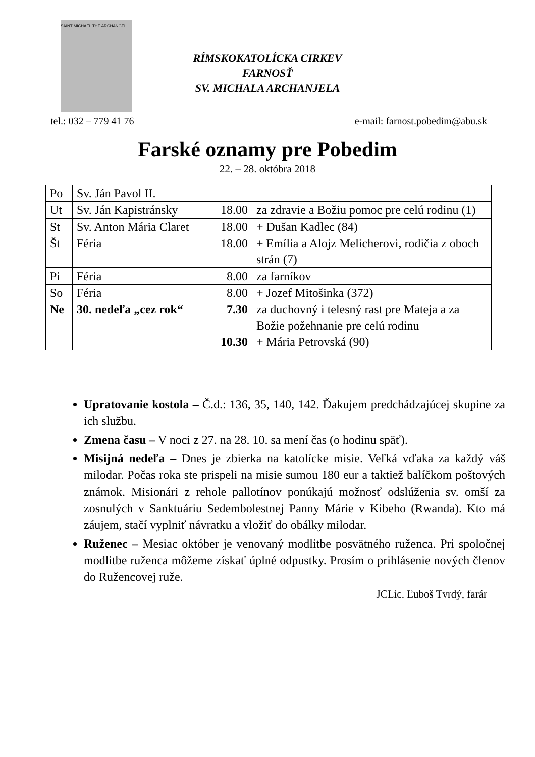SAINT MICHAEL THE ARCHANGEL
RÍMSKOKATOLÍCKA CIRKEV
FARNOSŤ
SV. MICHALA ARCHANJELA
tel.: 032 – 779 41 76 e-mail: farnost.pobedim@abu.sk
Farské oznamy pre Pobedim
22. – 28. októbra 2018
| Po | Sv. Ján Pavol II. | | |
| Ut | Sv. Ján Kapistránsky | 18.00 | za zdravie a Božiu pomoc pre celú rodinu (1) |
| St | Sv. Anton Mária Claret | 18.00 | + Dušan Kadlec (84) |
| Št | Féria | 18.00 | + Emília a Alojz Melicherovi, rodičia z oboch strán (7) |
| Pi | Féria | 8.00 | za farníkov |
| So | Féria | 8.00 | + Jozef Mitošinka (372) |
| Ne | 30. nedeľa „cez rok“ | 7.30 10.30 | za duchovný i telesný rast pre Mateja a za Božie požehnanie pre celú rodinu + Mária Petrovská (90) |
Upratovanie kostola – Č.d.: 136, 35, 140, 142. Ďakujem predchádzajúcej skupine za ich službu.
Zmena času – V noci z 27. na 28. 10. sa mení čas (o hodinu späť).
Misijná nedeľa – Dnes je zbierka na katolícke misie. Veľká vďaka za každý váš milodar. Počas roka ste prispeli na misie sumou 180 eur a taktiež balíčkom poštových známok. Misionári z rehole pallotínov ponúkajú možnosť odslúženia sv. omší za zosnulých v Sanktuáriu Sedembolestnej Panny Márie v Kibeho (Rwanda). Kto má záujem, stačí vyplniť návratku a vložiť do obálky milodar.
Ruženec – Mesiac október je venovaný modlitbe posvätného ruženca. Pri spoločnej modlitbe ruženca môžeme získať úplné odpustky. Prosím o prihlásenie nových členov do Ružencovej ruže.
JCLic. Ľuboš Tvrdý, farár